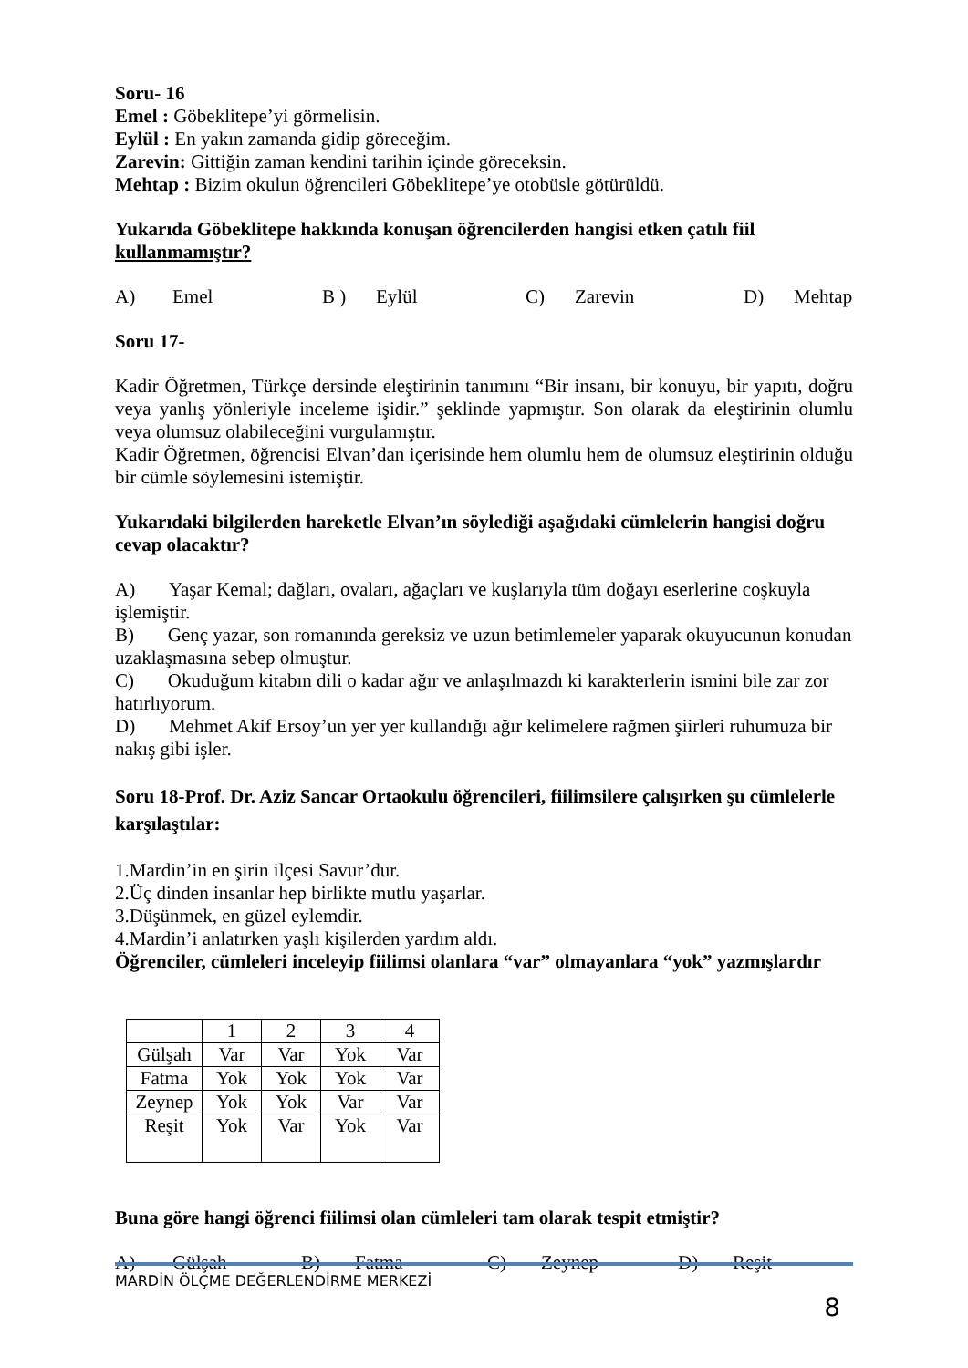Soru- 16
Emel : Göbeklitepe’yi görmelisin.
Eylül : En yakın zamanda gidip göreceğim.
Zarevin: Gittiğin zaman kendini tarihin içinde göreceksin.
Mehtap : Bizim okulun öğrencileri Göbeklitepe’ye otobüsle götürüldü.
Yukarıda Göbeklitepe hakkında konuşan öğrencilerden hangisi etken çatılı fiil kullanmamıştır?
A) Emel B ) Eylül C) Zarevin D) Mehtap
Soru 17-
Kadir Öğretmen, Türkçe dersinde eleştirinin tanımını “Bir insanı, bir konuyu, bir yapıtı, doğru veya yanlış yönleriyle inceleme işidir.” şeklinde yapmıştır. Son olarak da eleştirinin olumlu veya olumsuz olabileceğini vurgulamıştır.
Kadir Öğretmen, öğrencisi Elvan’dan içerisinde hem olumlu hem de olumsuz eleştirinin olduğu bir cümle söylemesini istemiştir.
Yukarıdaki bilgilerden hareketle Elvan’ın söylediği aşağıdaki cümlelerin hangisi doğru cevap olacaktır?
A) Yaşar Kemal; dağları, ovaları, ağaçları ve kuşlarıyla tüm doğayı eserlerine coşkuyla işlemiştir.
B) Genç yazar, son romanında gereksiz ve uzun betimlemeler yaparak okuyucunun konudan uzaklaşmasına sebep olmuştur.
C) Okuduğum kitabın dili o kadar ağır ve anlaşılmazdı ki karakterlerin ismini bile zar zor hatırlıyorum.
D) Mehmet Akif Ersoy’un yer yer kullandığı ağır kelimelere rağmen şiirleri ruhumuza bir nakış gibi işler.
Soru 18-Prof. Dr. Aziz Sancar Ortaokulu öğrencileri, fiilimsilere çalışırken şu cümlelerle karşılaştılar:
1.Mardin’in en şirin ilçesi Savur’dur.
2.Üç dinden insanlar hep birlikte mutlu yaşarlar.
3.Düşünmek, en güzel eylemdir.
4.Mardin’i anlatırken yaşlı kişilerden yardım aldı.
Öğrenciler, cümleleri inceleyip fiilimsi olanlara “var” olmayanlara “yok” yazmışlardır
| | 1 | 2 | 3 | 4 |
| Gülşah | Var | Var | Yok | Var |
| Fatma | Yok | Yok | Yok | Var |
| Zeynep | Yok | Yok | Var | Var |
| Reşit | Yok | Var | Yok | Var |
Buna göre hangi öğrenci fiilimsi olan cümleleri tam olarak tespit etmiştir?
A) Gülşah B) Fatma C) Zeynep D) Reşit
MARDİN ÖLÇME DEĞERLENDİRME MERKEZİ
8